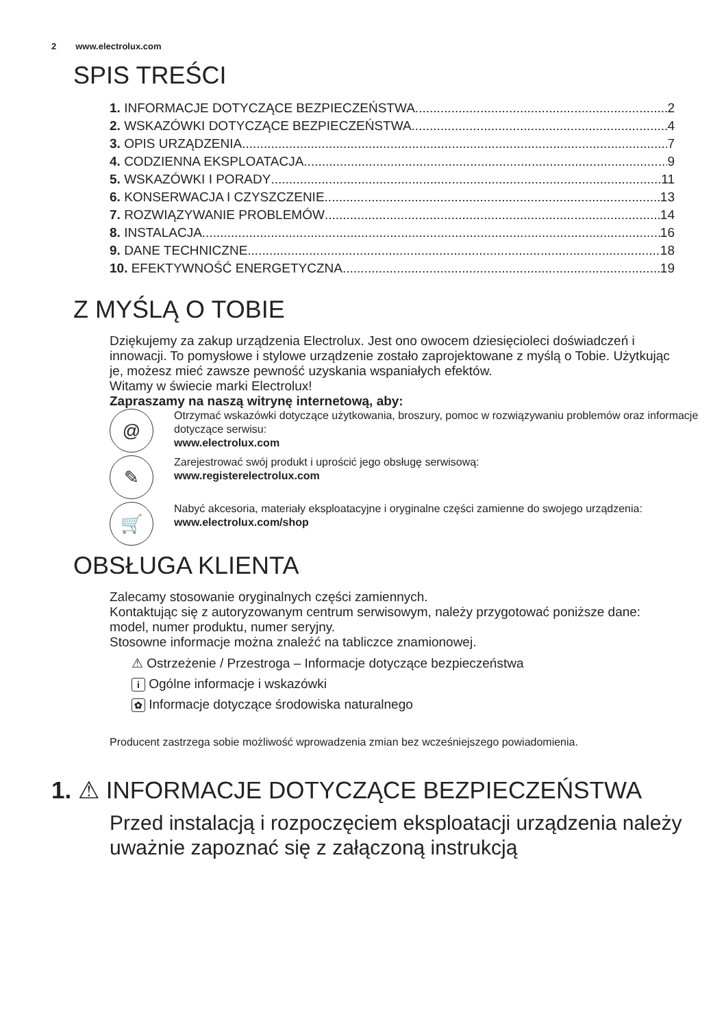2 www.electrolux.com
SPIS TREŚCI
1. INFORMACJE DOTYCZĄCE BEZPIECZEŃSTWA 2
2. WSKAZÓWKI DOTYCZĄCE BEZPIECZEŃSTWA 4
3. OPIS URZĄDZENIA 7
4. CODZIENNA EKSPLOATACJA 9
5. WSKAZÓWKI I PORADY 11
6. KONSERWACJA I CZYSZCZENIE 13
7. ROZWIĄZYWANIE PROBLEMÓW 14
8. INSTALACJA 16
9. DANE TECHNICZNE 18
10. EFEKTYWNOŚĆ ENERGETYCZNA 19
Z MYŚLĄ O TOBIE
Dziękujemy za zakup urządzenia Electrolux. Jest ono owocem dziesięcioleci doświadczeń i innowacji. To pomysłowe i stylowe urządzenie zostało zaprojektowane z myślą o Tobie. Użytkując je, możesz mieć zawsze pewność uzyskania wspaniałych efektów.
Witamy w świecie marki Electrolux!
Zapraszamy na naszą witrynę internetową, aby:
@
Otrzymać wskazówki dotyczące użytkowania, broszury, pomoc w rozwiązywaniu problemów oraz informacje dotyczące serwisu:
www.electrolux.com
✎
Zarejestrować swój produkt i uprościć jego obsługę serwisową:
www.registerelectrolux.com
🛒
Nabyć akcesoria, materiały eksploatacyjne i oryginalne części zamienne do swojego urządzenia:
www.electrolux.com/shop
OBSŁUGA KLIENTA
Zalecamy stosowanie oryginalnych części zamiennych.
Kontaktując się z autoryzowanym centrum serwisowym, należy przygotować poniższe dane: model, numer produktu, numer seryjny.
Stosowne informacje można znaleźć na tabliczce znamionowej.
⚠ Ostrzeżenie / Przestroga – Informacje dotyczące bezpieczeństwa
i Ogólne informacje i wskazówki
✿ Informacje dotyczące środowiska naturalnego
Producent zastrzega sobie możliwość wprowadzenia zmian bez wcześniejszego powiadomienia.
1. ⚠ INFORMACJE DOTYCZĄCE BEZPIECZEŃSTWA
Przed instalacją i rozpoczęciem eksploatacji urządzenia należy uważnie zapoznać się z załączoną instrukcją